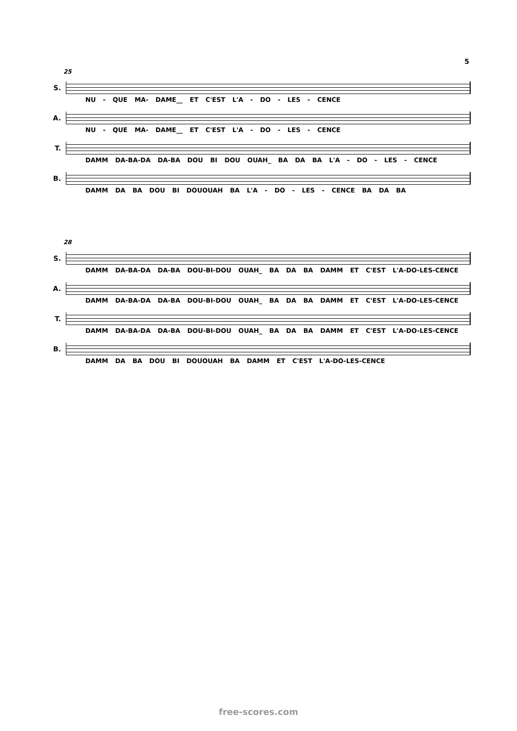5
25
S.
NU - QUE MA- DAME__ ET C'EST L'A - DO - LES - CENCE
A.
NU - QUE MA- DAME__ ET C'EST L'A - DO - LES - CENCE
T.
DAMM DA-BA-DA DA-BA DOU BI DOU OUAH_ BA DA BA L'A - DO - LES - CENCE
B.
DAMM DA BA DOU BI DOUOUAH BA L'A - DO - LES - CENCE BA DA BA
28
S.
DAMM DA-BA-DA DA-BA DOU-BI-DOU OUAH_ BA DA BA DAMM ET C'EST L'A-DO-LES-CENCE
A.
DAMM DA-BA-DA DA-BA DOU-BI-DOU OUAH_ BA DA BA DAMM ET C'EST L'A-DO-LES-CENCE
T.
DAMM DA-BA-DA DA-BA DOU-BI-DOU OUAH_ BA DA BA DAMM ET C'EST L'A-DO-LES-CENCE
B.
DAMM DA BA DOU BI DOUOUAH BA DAMM ET C'EST L'A-DO-LES-CENCE
free-scores.com